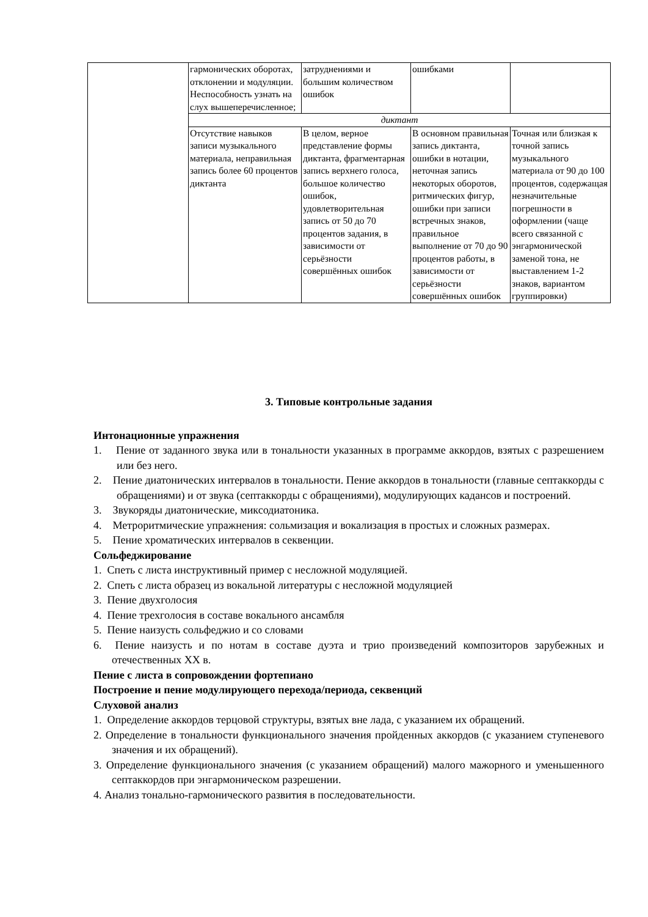| | гармонических оборотах, отклонении и модуляции. Неспособность узнать на слух вышеперечисленное; | затруднениями и большим количеством ошибок | ошибками | |
| | диктант | | | |
| | Отсутствие навыков записи музыкального материала, неправильная запись более 60 процентов диктанта | В целом, верное представление формы диктанта, фрагментарная запись верхнего голоса, большое количество ошибок, удовлетворительная запись от 50 до 70 процентов задания, в зависимости от серьёзности совершённых ошибок | В основном правильная запись диктанта, ошибки в нотации, неточная запись некоторых оборотов, ритмических фигур, ошибки при записи встречных знаков, правильное выполнение от 70 до 90 процентов работы, в зависимости от серьёзности совершённых ошибок | Точная или близкая к точной запись музыкального материала от 90 до 100 процентов, содержащая незначительные погрешности в оформлении (чаще всего связанной с энгармонической заменой тона, не выставлением 1-2 знаков, вариантом группировки) |
3. Типовые контрольные задания
Интонационные упражнения
1. Пение от заданного звука или в тональности указанных в программе аккордов, взятых с разрешением или без него.
2. Пение диатонических интервалов в тональности. Пение аккордов в тональности (главные септаккорды с обращениями) и от звука (септаккорды с обращениями), модулирующих кадансов и построений.
3. Звукоряды диатонические, миксодиатоника.
4. Метроритмические упражнения: сольмизация и вокализация в простых и сложных размерах.
5. Пение хроматических интервалов в секвенции.
Сольфеджирование
1. Спеть с листа инструктивный пример с несложной модуляцией.
2. Спеть с листа образец из вокальной литературы с несложной модуляцией
3. Пение двухголосия
4. Пение трехголосия в составе вокального ансамбля
5. Пение наизусть сольфеджио и со словами
6. Пение наизусть и по нотам в составе дуэта и трио произведений композиторов зарубежных и отечественных XX в.
Пение с листа в сопровождении фортепиано
Построение и пение модулирующего перехода/периода, секвенций
Слуховой анализ
1. Определение аккордов терцовой структуры, взятых вне лада, с указанием их обращений.
2. Определение в тональности функционального значения пройденных аккордов (с указанием ступеневого значения и их обращений).
3. Определение функционального значения (с указанием обращений) малого мажорного и уменьшенного септаккордов при энгармоническом разрешении.
4. Анализ тонально-гармонического развития в последовательности.